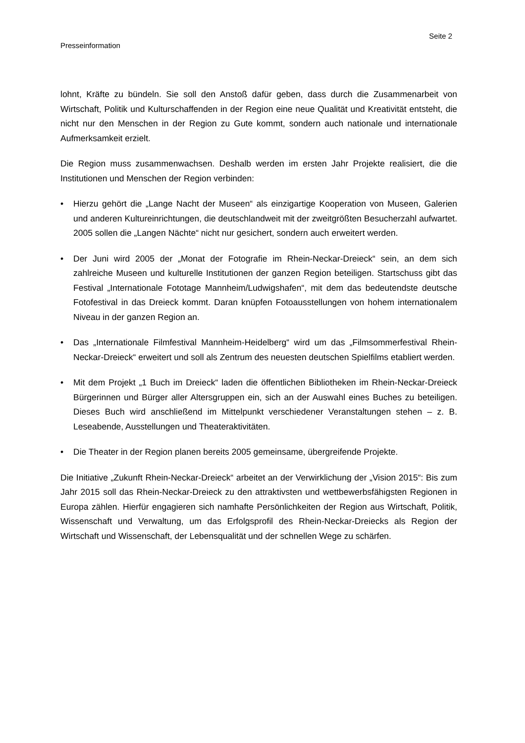Seite 2
Presseinformation
lohnt, Kräfte zu bündeln. Sie soll den Anstoß dafür geben, dass durch die Zusammenarbeit von Wirtschaft, Politik und Kulturschaffenden in der Region eine neue Qualität und Kreativität entsteht, die nicht nur den Menschen in der Region zu Gute kommt, sondern auch nationale und internationale Aufmerksamkeit erzielt.
Die Region muss zusammenwachsen. Deshalb werden im ersten Jahr Projekte realisiert, die die Institutionen und Menschen der Region verbinden:
• Hierzu gehört die „Lange Nacht der Museen“ als einzigartige Kooperation von Museen, Galerien und anderen Kultureinrichtungen, die deutschlandweit mit der zweitgrößten Besucherzahl aufwartet. 2005 sollen die „Langen Nächte“ nicht nur gesichert, sondern auch erweitert werden.
• Der Juni wird 2005 der „Monat der Fotografie im Rhein-Neckar-Dreieck“ sein, an dem sich zahlreiche Museen und kulturelle Institutionen der ganzen Region beteiligen. Startschuss gibt das Festival „Internationale Fototage Mannheim/Ludwigshafen“, mit dem das bedeutendste deutsche Fotofestival in das Dreieck kommt. Daran knüpfen Fotoausstellungen von hohem internationalem Niveau in der ganzen Region an.
• Das „Internationale Filmfestival Mannheim-Heidelberg“ wird um das „Filmsommerfestival Rhein-Neckar-Dreieck“ erweitert und soll als Zentrum des neuesten deutschen Spielfilms etabliert werden.
• Mit dem Projekt „1 Buch im Dreieck“ laden die öffentlichen Bibliotheken im Rhein-Neckar-Dreieck Bürgerinnen und Bürger aller Altersgruppen ein, sich an der Auswahl eines Buches zu beteiligen. Dieses Buch wird anschließend im Mittelpunkt verschiedener Veranstaltungen stehen – z. B. Leseabende, Ausstellungen und Theateraktivitäten.
• Die Theater in der Region planen bereits 2005 gemeinsame, übergreifende Projekte.
Die Initiative „Zukunft Rhein-Neckar-Dreieck“ arbeitet an der Verwirklichung der „Vision 2015“: Bis zum Jahr 2015 soll das Rhein-Neckar-Dreieck zu den attraktivsten und wettbewerbsfähigsten Regionen in Europa zählen. Hierfür engagieren sich namhafte Persönlichkeiten der Region aus Wirtschaft, Politik, Wissenschaft und Verwaltung, um das Erfolgsprofil des Rhein-Neckar-Dreiecks als Region der Wirtschaft und Wissenschaft, der Lebensqualität und der schnellen Wege zu schärfen.